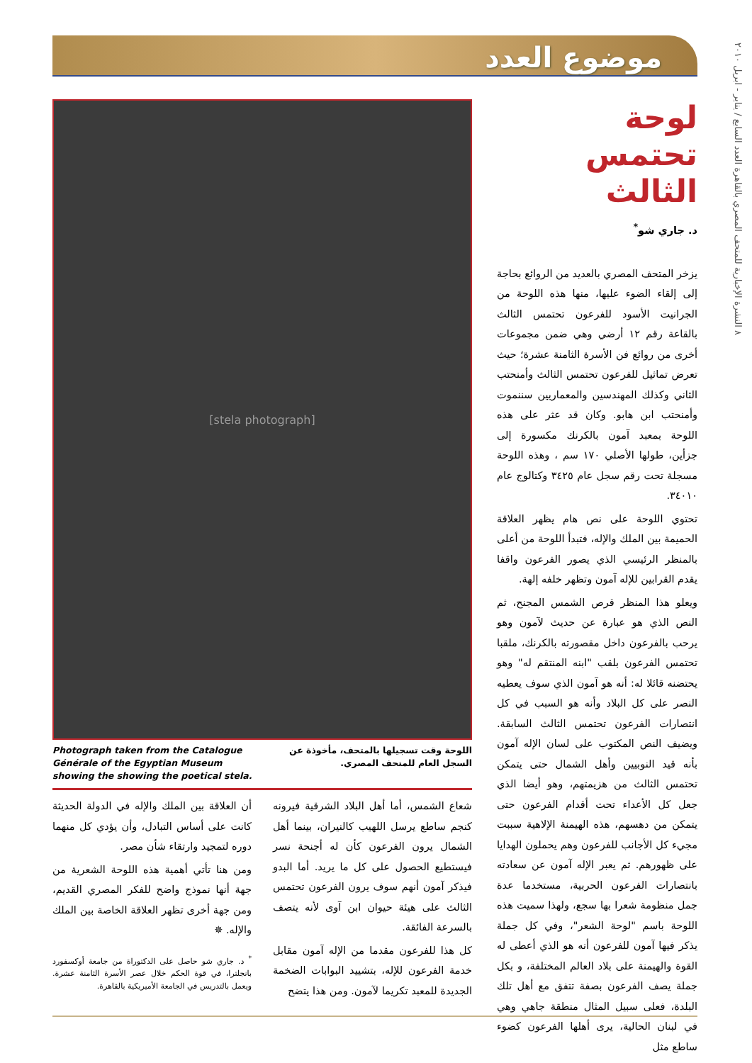موضوع العدد
٨ النشرة الإخبارية للمتحف المصري بالقاهرة العدد السابع / يناير - ابريل ٢٠١٠
لوحة
تحتمس الثالث
د. جاري شو<sup>*</sup>
يزخر المتحف المصري بالعديد من الروائع بحاجة إلى إلقاء الضوء عليها، منها هذه اللوحة من الجرانيت الأسود للفرعون تحتمس الثالث بالقاعة رقم ١٢ أرضي وهي ضمن مجموعات أخرى من روائع فن الأسرة الثامنة عشرة؛ حيث تعرض تماثيل للفرعون تحتمس الثالث وأمنحتب الثاني وكذلك المهندسين والمعماريين سننموت وأمنحتب ابن هابو. وكان قد عثر على هذه اللوحة بمعبد آمون بالكرنك مكسورة إلى جزأين، طولها الأصلي ١٧٠ سم ، وهذه اللوحة مسجلة تحت رقم سجل عام ٣٤٢٥ وكتالوج عام ٣٤٠١٠.
تحتوي اللوحة على نص هام يظهر العلاقة الحميمة بين الملك والإله، فتبدأ اللوحة من أعلى بالمنظر الرئيسي الذي يصور الفرعون واقفا يقدم القرابين للإله آمون وتظهر خلفه إلهة.
ويعلو هذا المنظر قرص الشمس المجنح، ثم النص الذي هو عبارة عن حديث لآمون وهو يرحب بالفرعون داخل مقصورته بالكرنك، ملقبا تحتمس الفرعون بلقب "ابنه المنتقم له" وهو يحتضنه قائلا له: أنه هو آمون الذي سوف يعطيه النصر على كل البلاد وأنه هو السبب في كل انتصارات الفرعون تحتمس الثالث السابقة. ويضيف النص المكتوب على لسان الإله آمون بأنه قيد النوبيين وأهل الشمال حتى يتمكن تحتمس الثالث من هزيمتهم، وهو أيضا الذي جعل كل الأعداء تحت أقدام الفرعون حتى يتمكن من دهسهم، هذه الهيمنة الإلاهية سببت مجيء كل الأجانب للفرعون وهم يحملون الهدايا على ظهورهم. ثم يعبر الإله آمون عن سعادته بانتصارات الفرعون الحربية، مستخدما عدة جمل منظومة شعرا بها سجع، ولهذا سميت هذه اللوحة باسم "لوحة الشعر"، وفي كل جملة يذكر فيها آمون للفرعون أنه هو الذي أعطى له القوة والهيمنة على بلاد العالم المختلفة، و بكل جملة يصف الفرعون بصفة تتفق مع أهل تلك البلدة، فعلى سبيل المثال منطقة جاهي وهي في لبنان الحالية، يرى أهلها الفرعون كضوء ساطع مثل
[stela photograph]
اللوحة وقت تسجيلها بالمتحف، مأخوذة عن السجل العام للمتحف المصري.
Photograph taken from the Catalogue Générale of the Egyptian Museum showing the showing the poetical stela.
شعاع الشمس، أما أهل البلاد الشرقية فيرونه كنجم ساطع يرسل اللهيب كالنيران، بينما أهل الشمال يرون الفرعون كأن له أجنحة نسر فيستطيع الحصول على كل ما يريد. أما البدو فيذكر آمون أنهم سوف يرون الفرعون تحتمس الثالث على هيئة حيوان ابن آوى لأنه يتصف بالسرعة الفائقة.
كل هذا للفرعون مقدما من الإله آمون مقابل خدمة الفرعون للإله، بتشييد البوابات الضخمة الجديدة للمعبد تكريما لآمون. ومن هذا يتضح
أن العلاقة بين الملك والإله في الدولة الحديثة كانت على أساس التبادل، وأن يؤدي كل منهما دوره لتمجيد وارتقاء شأن مصر.
ومن هنا تأتي أهمية هذه اللوحة الشعرية من جهة أنها نموذج واضح للفكر المصري القديم، ومن جهة أخرى تظهر العلاقة الخاصة بين الملك والإله. ✵
<sup>*</sup> د. جاري شو حاصل على الدكتوراة من جامعة أوكسفورد بانجلترا، في قوة الحكم خلال عصر الأسرة الثامنة عشرة. ويعمل بالتدريس في الجامعة الأميريكية بالقاهرة.